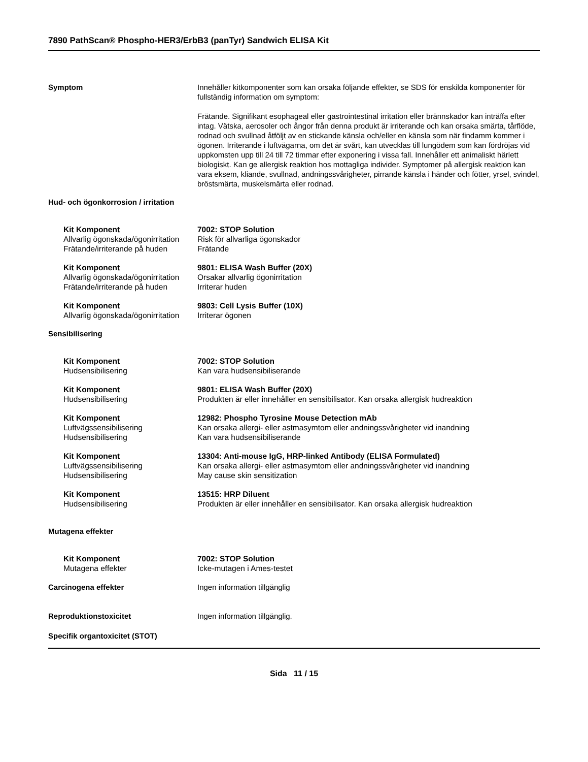7890 PathScan® Phospho-HER3/ErbB3 (panTyr) Sandwich ELISA Kit
Symptom Innehåller kitkomponenter som kan orsaka följande effekter, se SDS för enskilda komponenter för fullständig information om symptom:
Frätande. Signifikant esophageal eller gastrointestinal irritation eller brännskador kan inträffa efter intag. Vätska, aerosoler och ångor från denna produkt är irriterande och kan orsaka smärta, tårflöde, rodnad och svullnad åtföljt av en stickande känsla och/eller en känsla som när findamm kommer i ögonen. Irriterande i luftvägarna, om det är svårt, kan utvecklas till lungödem som kan fördröjas vid uppkomsten upp till 24 till 72 timmar efter exponering i vissa fall. Innehåller ett animaliskt härlett biologiskt. Kan ge allergisk reaktion hos mottagliga individer. Symptomer på allergisk reaktion kan vara eksem, kliande, svullnad, andningssvårigheter, pirrande känsla i händer och fötter, yrsel, svindel, bröstsmärta, muskelsmärta eller rodnad.
Hud- och ögonkorrosion / irritation
| Kit Komponent | 7002: STOP Solution |
| Allvarlig ögonskada/ögonirritation | Risk för allvarliga ögonskador |
| Frätande/irriterande på huden | Frätande |
| Kit Komponent | 9801: ELISA Wash Buffer (20X) |
| Allvarlig ögonskada/ögonirritation | Orsakar allvarlig ögonirritation |
| Frätande/irriterande på huden | Irriterar huden |
| Kit Komponent | 9803: Cell Lysis Buffer (10X) |
| Allvarlig ögonskada/ögonirritation | Irriterar ögonen |
Sensibilisering
| Kit Komponent | 7002: STOP Solution |
| Hudsensibilisering | Kan vara hudsensibiliserande |
| Kit Komponent | 9801: ELISA Wash Buffer (20X) |
| Hudsensibilisering | Produkten är eller innehåller en sensibilisator. Kan orsaka allergisk hudreaktion |
| Kit Komponent | 12982: Phospho Tyrosine Mouse Detection mAb |
| Luftvägssensibilisering | Kan orsaka allergi- eller astmasymtom eller andningssvårigheter vid inandning |
| Hudsensibilisering | Kan vara hudsensibiliserande |
| Kit Komponent | 13304: Anti-mouse IgG, HRP-linked Antibody (ELISA Formulated) |
| Luftvägssensibilisering | Kan orsaka allergi- eller astmasymtom eller andningssvårigheter vid inandning |
| Hudsensibilisering | May cause skin sensitization |
| Kit Komponent | 13515: HRP Diluent |
| Hudsensibilisering | Produkten är eller innehåller en sensibilisator. Kan orsaka allergisk hudreaktion |
Mutagena effekter
| Kit Komponent | 7002: STOP Solution |
| Mutagena effekter | Icke-mutagen i Ames-testet |
Carcinogena effekter Ingen information tillgänglig
Reproduktionstoxicitet Ingen information tillgänglig.
Specifik organtoxicitet (STOT)
Sida 11 / 15